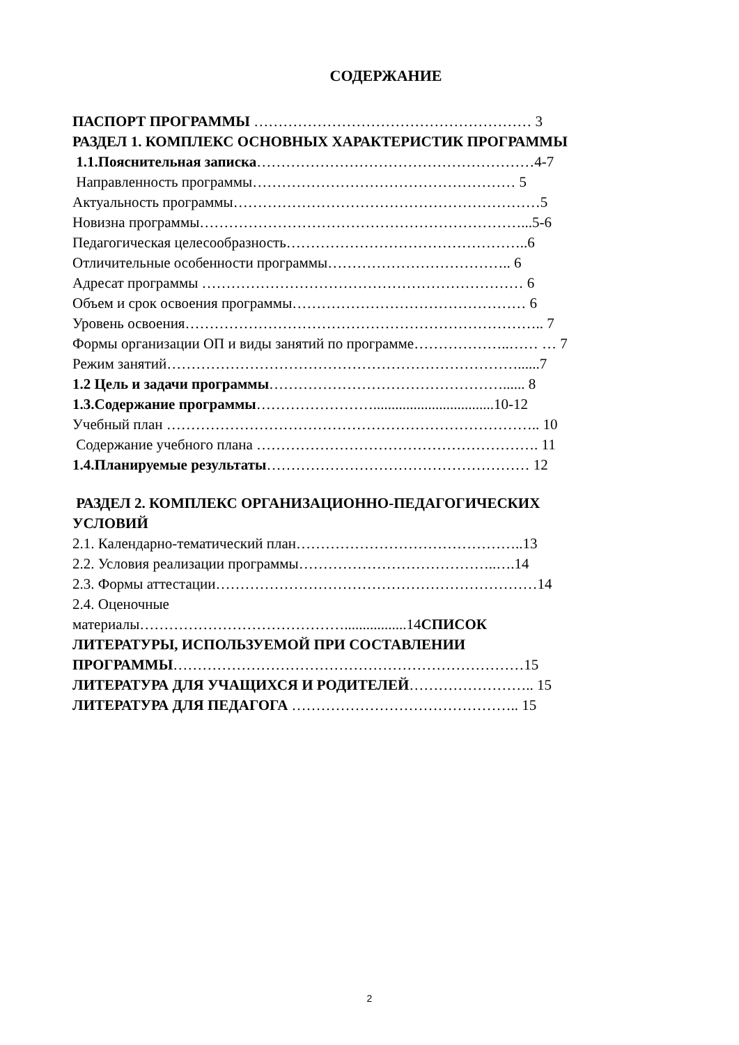СОДЕРЖАНИЕ
ПАСПОРТ ПРОГРАММЫ ………………………………………………… 3
РАЗДЕЛ 1. КОМПЛЕКС ОСНОВНЫХ ХАРАКТЕРИСТИК ПРОГРАММЫ
1.1.Пояснительная записка…………………………………………………4-7
Направленность программы……………………………………………… 5
Актуальность программы………………………………………………………5
Новизна программы…………………………………………………………...5-6
Педагогическая целесообразность…………………………………………..6
Отличительные особенности программы……………………………….. 6
Адресат программы ………………………………………………………… 6
Объем и срок освоения программы………………………………………… 6
Уровень освоения……………………………………………………………….. 7
Формы организации ОП и виды занятий по программе………………..…… … 7
Режим занятий………………………………………………………………......7
1.2 Цель и задачи программы…………………………………………...... 8
1.3.Содержание программы…………………….................................10-12
Учебный план ………………………………………………………………….. 10
Содержание учебного плана …………………………………………………. 11
1.4.Планируемые результаты……………………………………………… 12
РАЗДЕЛ 2. КОМПЛЕКС ОРГАНИЗАЦИОННО-ПЕДАГОГИЧЕСКИХ
УСЛОВИЙ
2.1. Календарно-тематический план………………………………………..13
2.2. Условия реализации программы…………………………………..….14
2.3. Формы аттестации…………………………………………………………14
2.4. Оценочные
материалы…………………………………….................14СПИСОК
ЛИТЕРАТУРЫ, ИСПОЛЬЗУЕМОЙ ПРИ СОСТАВЛЕНИИ
ПРОГРАММЫ………………………………………………………………15
ЛИТЕРАТУРА ДЛЯ УЧАЩИХСЯ И РОДИТЕЛЕЙ…………………….. 15
ЛИТЕРАТУРА ДЛЯ ПЕДАГОГА ……………………………………….. 15
2